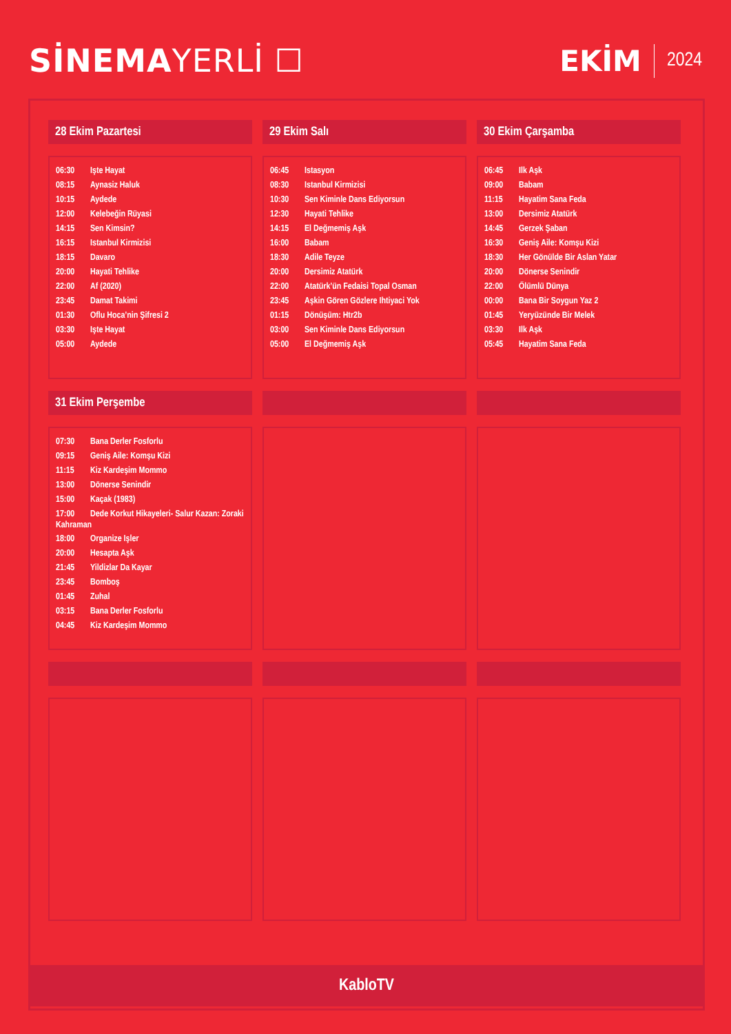SİNEMA YERLİ ☐ EKİM 2024
28 Ekim Pazartesi
06:30 Işte Hayat
08:15 Aynasiz Haluk
10:15 Aydede
12:00 Kelebeğin Rüyasi
14:15 Sen Kimsin?
16:15 Istanbul Kirmizisi
18:15 Davaro
20:00 Hayati Tehlike
22:00 Af (2020)
23:45 Damat Takimi
01:30 Oflu Hoca’nin Şifresi 2
03:30 Işte Hayat
05:00 Aydede
29 Ekim Salı
06:45 Istasyon
08:30 Istanbul Kirmizisi
10:30 Sen Kiminle Dans Ediyorsun
12:30 Hayati Tehlike
14:15 El Değmemiş Aşk
16:00 Babam
18:30 Adile Teyze
20:00 Dersimiz Atatürk
22:00 Atatürk’ün Fedaisi Topal Osman
23:45 Aşkin Gören Gözlere Ihtiyaci Yok
01:15 Dönüşüm: Htr2b
03:00 Sen Kiminle Dans Ediyorsun
05:00 El Değmemiş Aşk
30 Ekim Çarşamba
06:45 Ilk Aşk
09:00 Babam
11:15 Hayatim Sana Feda
13:00 Dersimiz Atatürk
14:45 Gerzek Şaban
16:30 Geniş Aile: Komşu Kizi
18:30 Her Gönülde Bir Aslan Yatar
20:00 Dönerse Senindir
22:00 Ölümlü Dünya
00:00 Bana Bir Soygun Yaz 2
01:45 Yeryüzünde Bir Melek
03:30 Ilk Aşk
05:45 Hayatim Sana Feda
31 Ekim Perşembe
07:30 Bana Derler Fosforlu
09:15 Geniş Aile: Komşu Kizi
11:15 Kiz Kardeşim Mommo
13:00 Dönerse Senindir
15:00 Kaçak (1983)
17:00 Dede Korkut Hikayeleri- Salur Kazan: Zoraki Kahraman
18:00 Organize Işler
20:00 Hesapta Aşk
21:45 Yildizlar Da Kayar
23:45 Bomboş
01:45 Zuhal
03:15 Bana Derler Fosforlu
04:45 Kiz Kardeşim Mommo
KabloTV